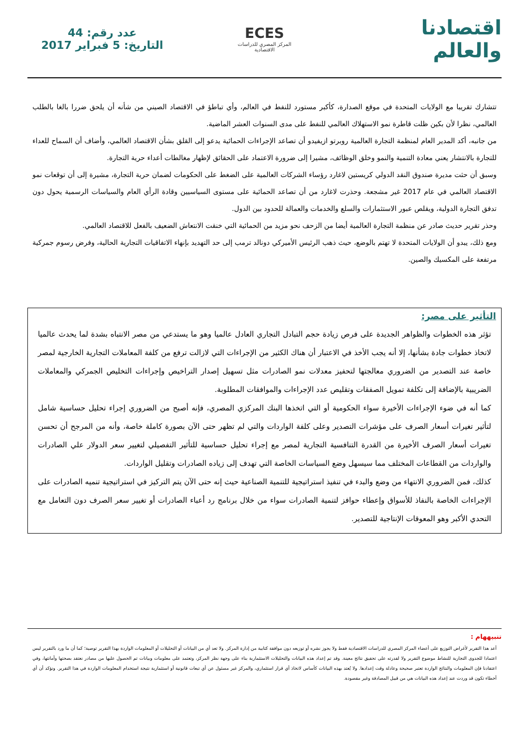اقتصادنا والعالم
ECES
المركز المصري للدراسات الاقتصادية
عدد رقم: 44
التاريخ: 5 فبراير 2017
تتشارك تقريبا مع الولايات المتحدة في موقع الصدارة، كأكبر مستورد للنفط في العالم، وأي تباطؤ في الاقتصاد الصيني من شأنه أن يلحق ضررا بالغا بالطلب العالمي، نظرا لأن بكين ظلت قاطرة نمو الاستهلاك العالمي للنفط على مدى السنوات العشر الماضية.
من جانبه، أكد المدير العام لمنظمة التجارة العالمية روبرتو ازيفيدو أن تصاعد الإجراءات الحمائية يدعو إلى القلق بشأن الاقتصاد العالمي، وأضاف أن السماح للعداء للتجارة بالانتشار يعني معادة التنمية والنمو وخلق الوظائف، مشيرا إلى ضرورة الاعتماد على الحقائق لإظهار مغالطات أعداء حرية التجارة.
وسبق أن حثت مديرة صندوق النقد الدولي كريستين لاغارد رؤساء الشركات العالمية على الضغط على الحكومات لضمان حرية التجارة، مشيرة إلى أن توقعات نمو الاقتصاد العالمي في عام 2017 غير مشجعة. وحذرت لاغارد من أن تصاعد الحمائية على مستوى السياسيين وقادة الرأي العام والسياسات الرسمية يحول دون تدفق التجارة الدولية، ويقلص عبور الاستثمارات والسلع والخدمات والعمالة للحدود بين الدول.
وحذر تقرير حديث صادر عن منظمة التجارة العالمية أيضا من الزحف نحو مزيد من الحمائية التي خنقت الانتعاش الضعيف بالفعل للاقتصاد العالمي.
ومع ذلك، يبدو أن الولايات المتحدة لا تهتم بالوضع، حيث ذهب الرئيس الأميركي دونالد ترمب إلى حد التهديد بإنهاء الاتفاقيات التجارية الحالية، وفرض رسوم جمركية مرتفعة على المكسيك والصين.
التأثير على مصر:
تؤثر هذه الخطوات والظواهر الجديدة على فرص زيادة حجم التبادل التجاري العادل عالميا وهو ما يستدعي من مصر الانتباه بشدة لما يحدث عالميا لاتخاذ خطوات جادة بشأنها، إلا أنه يجب الأخذ في الاعتبار أن هناك الكثير من الإجراءات التي لازالت ترفع من كلفة المعاملات التجارية الخارجية لمصر خاصة عند التصدير من الضروري معالجتها لتحفيز معدلات نمو الصادرات مثل تسهيل إصدار التراخيص وإجراءات التخليص الجمركي والمعاملات الضريبية بالإضافة إلى تكلفة تمويل الصفقات وتقليص عدد الإجراءات والموافقات المطلوبة.
كما أنه في ضوء الإجراءات الأخيرة سواء الحكومية أو التي اتخذها البنك المركزي المصري، فإنه أصبح من الضروري إجراء تحليل حساسية شامل لتأثير تغيرات أسعار الصرف على مؤشرات التصدير وعلى كلفة الواردات والتي لم تظهر حتى الآن بصورة كاملة خاصة، وأنه من المرجح أن تحسن تغيرات أسعار الصرف الأخيرة من القدرة التنافسية التجارية لمصر مع إجراء تحليل حساسية للتأثير التفصيلي لتغيير سعر الدولار علي الصادرات والواردات من القطاعات المختلف مما سيسهل وضع السياسات الخاصة التي تهدف إلى زياده الصادرات وتقليل الواردات.
كذلك، فمن الضروري الانتهاء من وضع والبدء في تنفيذ استراتيجية للتنمية الصناعية حيث إنه حتى الآن يتم التركيز في استراتيجية تنميه الصادرات على الإجراءات الخاصة بالنفاذ للأسواق وإعطاء حوافز لتنمية الصادرات سواء من خلال برنامج رد أعباء الصادرات أو تغيير سعر الصرف دون التعامل مع التحدي الأكبر وهو المعوقات الإنتاجية للتصدير.
تنبيههام :
أعد هذا التقرير لأغراض التوزيع على أعضاء المركز المصري للدراسات الاقتصادية فقط ولا يجوز نشره أو توزيعه دون موافقة كتابية من إدارة المركز. ولا تعد أي من البيانات أو التحليلات أو المعلومات الواردة بهذا التقرير توصية؛ كما أن ما ورد بالتقرير ليس اعتمادا للجدوى التجارية للنشاط موضوع التقرير ولا لقدرته على تحقيق نتائج معينة. وقد تم إعداد هذه البيانات والتحليلات الاستثمارية بناء على وجهة نظر المركز، وتعتمد على معلومات وبيانات تم الحصول عليها من مصادر نعتقد بصحتها وأمانتها، وفي اعتقادنا فإن المعلومات والنتائج الواردة تعتبر صحيحة وعادلة وقت إعدادها. ولا يُعتد بهذه البيانات كأساس لاتخاذ أي قرار استثماري، والمركز غير مسئول عن أي تبعات قانونية أو استثمارية نتيجة استخدام المعلومات الواردة في هذا التقرير. ونؤكد أن أي أخطاء تكون قد وردت عند إعداد هذه البيانات هي من قبيل المصادفة وغير مقصودة.